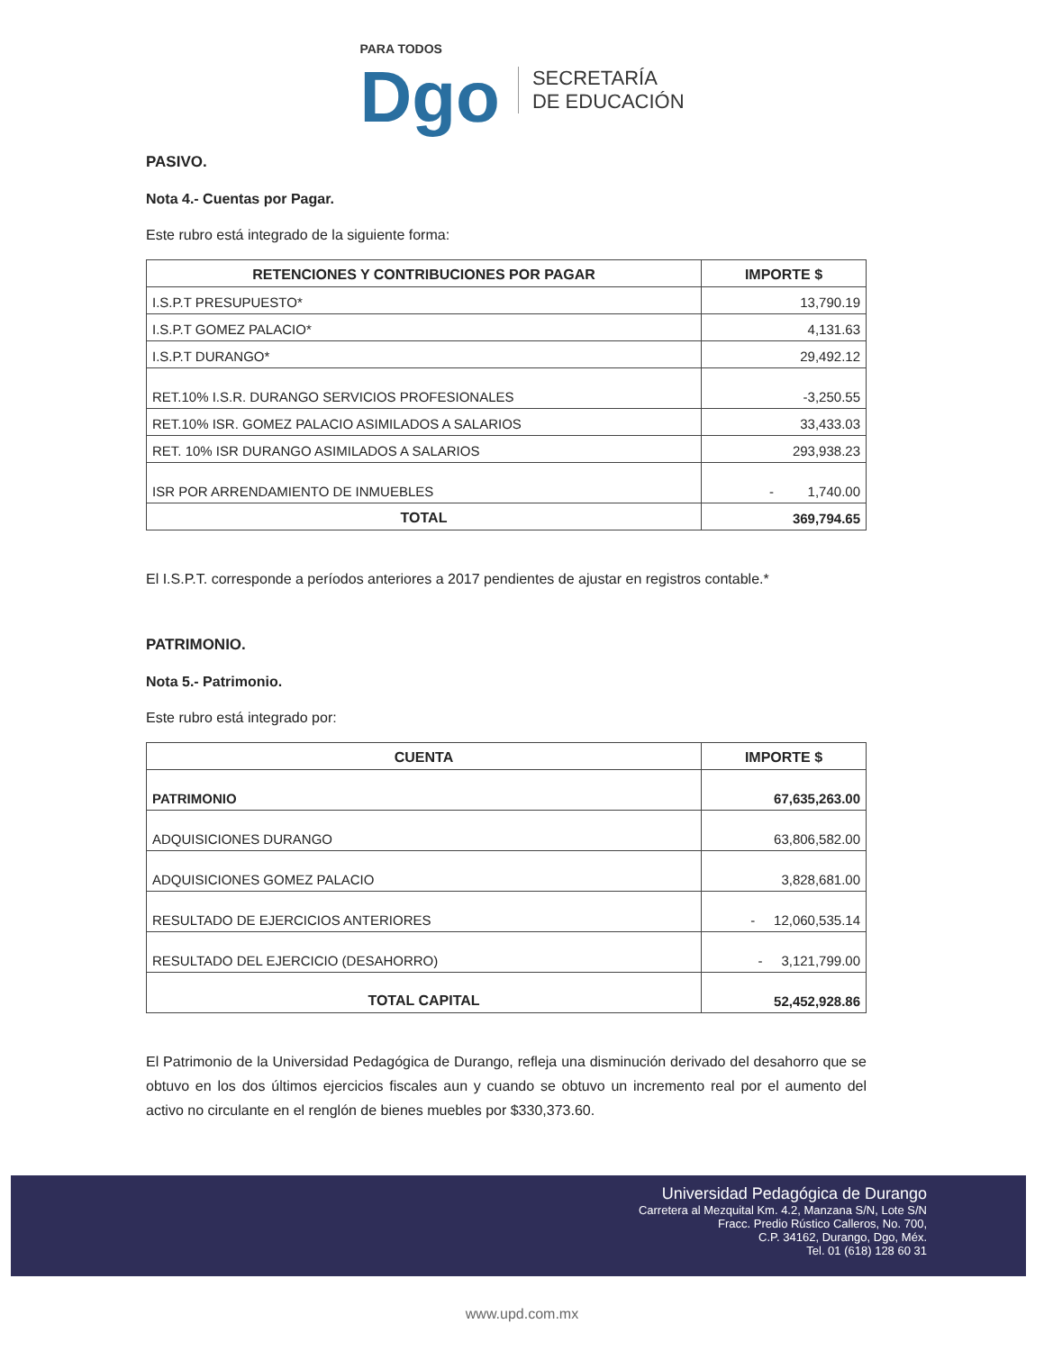PARA TODOS
Dgo
SECRETARÍA
DE EDUCACIÓN
PASIVO.
Nota 4.- Cuentas por Pagar.
Este rubro está integrado de la siguiente forma:
| RETENCIONES Y CONTRIBUCIONES POR PAGAR | IMPORTE $ |
| --- | --- |
| I.S.P.T PRESUPUESTO* | 13,790.19 |
| I.S.P.T GOMEZ PALACIO* | 4,131.63 |
| I.S.P.T DURANGO* | 29,492.12 |
| RET.10% I.S.R. DURANGO SERVICIOS PROFESIONALES | -3,250.55 |
| RET.10% ISR. GOMEZ PALACIO ASIMILADOS A SALARIOS | 33,433.03 |
| RET. 10% ISR DURANGO ASIMILADOS A SALARIOS | 293,938.23 |
| ISR POR ARRENDAMIENTO DE INMUEBLES | - 1,740.00 |
| TOTAL | 369,794.65 |
El I.S.P.T. corresponde a períodos anteriores a 2017 pendientes de ajustar en registros contable.*
PATRIMONIO.
Nota 5.- Patrimonio.
Este rubro está integrado por:
| CUENTA | IMPORTE $ |
| --- | --- |
| PATRIMONIO | 67,635,263.00 |
| ADQUISICIONES DURANGO | 63,806,582.00 |
| ADQUISICIONES GOMEZ PALACIO | 3,828,681.00 |
| RESULTADO DE EJERCICIOS ANTERIORES | - 12,060,535.14 |
| RESULTADO DEL EJERCICIO (DESAHORRO) | - 3,121,799.00 |
| TOTAL CAPITAL | 52,452,928.86 |
El Patrimonio de la Universidad Pedagógica de Durango, refleja una disminución derivado del desahorro que se obtuvo en los dos últimos ejercicios fiscales aun y cuando se obtuvo un incremento real por el aumento del activo no circulante en el renglón de bienes muebles por $330,373.60.
Universidad Pedagógica de Durango
Carretera al Mezquital Km. 4.2, Manzana S/N, Lote S/N
Fracc. Predio Rústico Calleros, No. 700,
C.P. 34162, Durango, Dgo, Méx.
Tel. 01 (618) 128 60 31
www.upd.com.mx